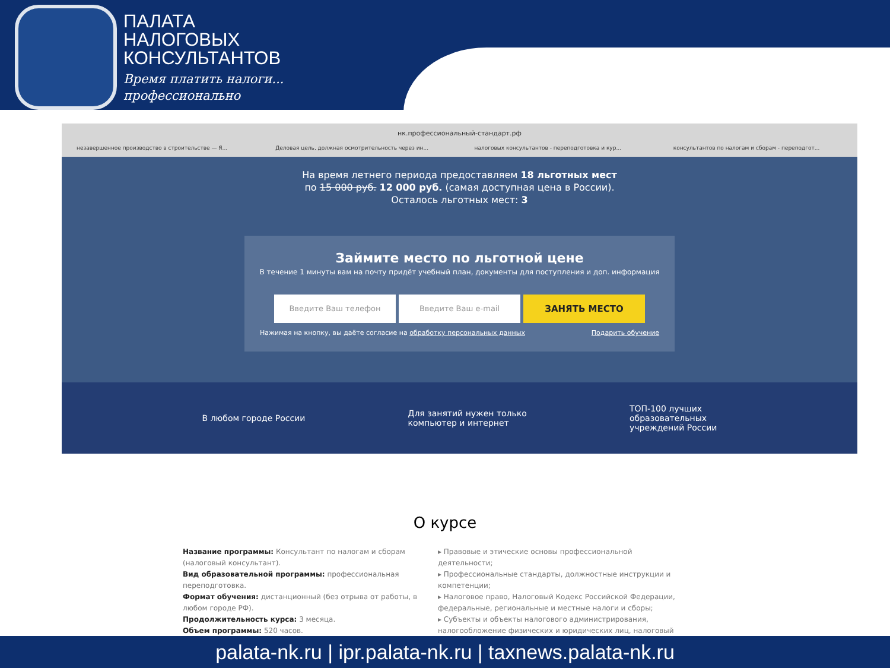ПАЛАТА
НАЛОГОВЫХ
КОНСУЛЬТАНТОВ
Время платить налоги...
профессионально
нк.профессиональный-стандарт.рф
незавершенное производство в строительстве — Я... Деловая цель, должная осмотрительность через ин... налоговых консультантов - переподготовка и кур... консультантов по налогам и сборам - переподгот...
На время летнего периода предоставляем 18 льготных мест
по 15 000 руб. 12 000 руб. (самая доступная цена в России).
Осталось льготных мест: 3
Займите место по льготной цене
В течение 1 минуты вам на почту придёт учебный план, документы для поступления и доп. информация
Введите Ваш телефон Введите Ваш e-mail
ЗАНЯТЬ МЕСТО
Нажимая на кнопку, вы даёте согласие на обработку персональных данных Подарить обучение
В любом городе России Для занятий нужен только
компьютер и интернет ТОП-100 лучших
образовательных
учреждений России
О курсе
Название программы: Консультант по налогам и сборам (налоговый консультант).
Вид образовательной программы: профессиональная переподготовка.
Формат обучения: дистанционный (без отрыва от работы, в любом городе РФ).
Продолжительность курса: 3 месяца.
Объем программы: 520 часов.
▸ Правовые и этические основы профессиональной деятельности;
▸ Профессиональные стандарты, должностные инструкции и компетенции;
▸ Налоговое право, Налоговый Кодекс Российской Федерации, федеральные, региональные и местные налоги и сборы;
▸ Субъекты и объекты налогового администрирования, налогообложение физических и юридических лиц, налоговый
palata-nk.ru | ipr.palata-nk.ru | taxnews.palata-nk.ru